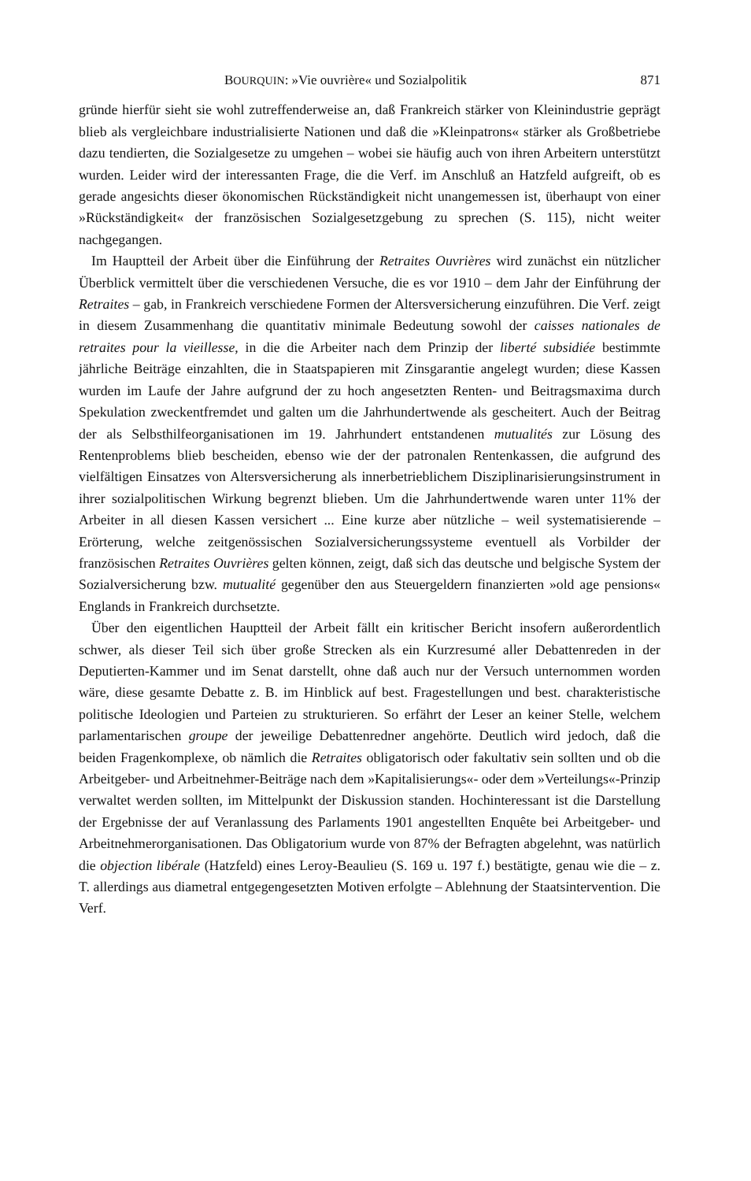BOURQUIN: »Vie ouvrière« und Sozialpolitik 871
gründe hierfür sieht sie wohl zutreffenderweise an, daß Frankreich stärker von Kleinindustrie geprägt blieb als vergleichbare industrialisierte Nationen und daß die »Kleinpatrons« stärker als Großbetriebe dazu tendierten, die Sozialgesetze zu umgehen – wobei sie häufig auch von ihren Arbeitern unterstützt wurden. Leider wird der interessanten Frage, die die Verf. im Anschluß an Hatzfeld aufgreift, ob es gerade angesichts dieser ökonomischen Rückständigkeit nicht unangemessen ist, überhaupt von einer »Rückständigkeit« der französischen Sozialgesetzgebung zu sprechen (S. 115), nicht weiter nachgegangen.
Im Hauptteil der Arbeit über die Einführung der Retraites Ouvrières wird zunächst ein nützlicher Überblick vermittelt über die verschiedenen Versuche, die es vor 1910 – dem Jahr der Einführung der Retraites – gab, in Frankreich verschiedene Formen der Altersversicherung einzuführen. Die Verf. zeigt in diesem Zusammenhang die quantitativ minimale Bedeutung sowohl der caisses nationales de retraites pour la vieillesse, in die die Arbeiter nach dem Prinzip der liberté subsidiée bestimmte jährliche Beiträge einzahlten, die in Staatspapieren mit Zinsgarantie angelegt wurden; diese Kassen wurden im Laufe der Jahre aufgrund der zu hoch angesetzten Renten- und Beitragsmaxima durch Spekulation zweckentfremdet und galten um die Jahrhundertwende als gescheitert. Auch der Beitrag der als Selbsthilfeorganisationen im 19. Jahrhundert entstandenen mutualités zur Lösung des Rentenproblems blieb bescheiden, ebenso wie der der patronalen Rentenkassen, die aufgrund des vielfältigen Einsatzes von Altersversicherung als innerbetrieblichem Disziplinarisierungsinstrument in ihrer sozialpolitischen Wirkung begrenzt blieben. Um die Jahrhundertwende waren unter 11% der Arbeiter in all diesen Kassen versichert ... Eine kurze aber nützliche – weil systematisierende – Erörterung, welche zeitgenössischen Sozialversicherungssysteme eventuell als Vorbilder der französischen Retraites Ouvrières gelten können, zeigt, daß sich das deutsche und belgische System der Sozialversicherung bzw. mutualité gegenüber den aus Steuergeldern finanzierten »old age pensions« Englands in Frankreich durchsetzte.
Über den eigentlichen Hauptteil der Arbeit fällt ein kritischer Bericht insofern außerordentlich schwer, als dieser Teil sich über große Strecken als ein Kurzresumé aller Debattenreden in der Deputierten-Kammer und im Senat darstellt, ohne daß auch nur der Versuch unternommen worden wäre, diese gesamte Debatte z. B. im Hinblick auf best. Fragestellungen und best. charakteristische politische Ideologien und Parteien zu strukturieren. So erfährt der Leser an keiner Stelle, welchem parlamentarischen groupe der jeweilige Debattenredner angehörte. Deutlich wird jedoch, daß die beiden Fragenkomplexe, ob nämlich die Retraites obligatorisch oder fakultativ sein sollten und ob die Arbeitgeber- und Arbeitnehmer-Beiträge nach dem »Kapitalisierungs«- oder dem »Verteilungs«-Prinzip verwaltet werden sollten, im Mittelpunkt der Diskussion standen. Hochinteressant ist die Darstellung der Ergebnisse der auf Veranlassung des Parlaments 1901 angestellten Enquête bei Arbeitgeber- und Arbeitnehmerorganisationen. Das Obligatorium wurde von 87% der Befragten abgelehnt, was natürlich die objection libérale (Hatzfeld) eines Leroy-Beaulieu (S. 169 u. 197 f.) bestätigte, genau wie die – z. T. allerdings aus diametral entgegengesetzten Motiven erfolgte – Ablehnung der Staatsintervention. Die Verf.